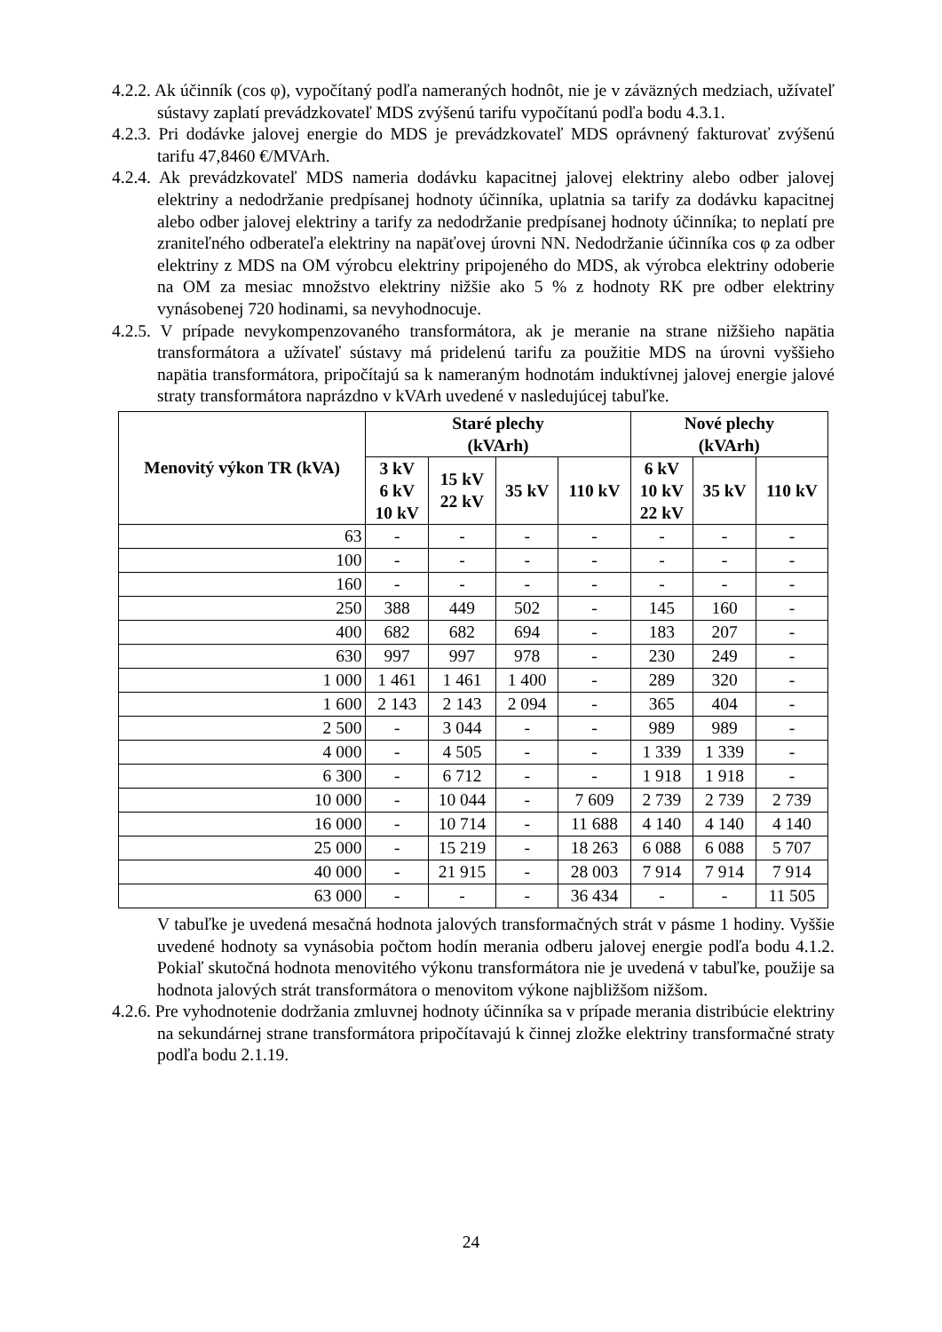4.2.2. Ak účinník (cos φ), vypočítaný podľa nameraných hodnôt, nie je v záväzných medziach, užívateľ sústavy zaplatí prevádzkovateľ MDS zvýšenú tarifu vypočítanú podľa bodu 4.3.1.
4.2.3. Pri dodávke jalovej energie do MDS je prevádzkovateľ MDS oprávnený fakturovať zvýšenú tarifu 47,8460 €/MVArh.
4.2.4. Ak prevádzkovateľ MDS nameria dodávku kapacitnej jalovej elektriny alebo odber jalovej elektriny a nedodržanie predpísanej hodnoty účinníka, uplatnia sa tarify za dodávku kapacitnej alebo odber jalovej elektriny a tarify za nedodržanie predpísanej hodnoty účinníka; to neplatí pre zraniteľného odberateľa elektriny na napäťovej úrovni NN. Nedodržanie účinníka cos φ za odber elektriny z MDS na OM výrobcu elektriny pripojeného do MDS, ak výrobca elektriny odoberie na OM za mesiac množstvo elektriny nižšie ako 5 % z hodnoty RK pre odber elektriny vynásobenej 720 hodinami, sa nevyhodnocuje.
4.2.5. V prípade nevykompenzovaného transformátora, ak je meranie na strane nižšieho napätia transformátora a užívateľ sústavy má pridelenú tarifu za použitie MDS na úrovni vyššieho napätia transformátora, pripočítajú sa k nameraným hodnotám induktívnej jalovej energie jalové straty transformátora naprázdno v kVArh uvedené v nasledujúcej tabuľke.
| Menovitý výkon TR (kVA) | Staré plechy (kVArh) | | | | Nové plechy (kVArh) | | |
| --- | --- | --- | --- | --- | --- | --- | --- |
| | 3 kV 6 kV 10 kV | 15 kV 22 kV | 35 kV | 110 kV | 6 kV 10 kV 22 kV | 35 kV | 110 kV |
| 63 | - | - | - | - | - | - | - |
| 100 | - | - | - | - | - | - | - |
| 160 | - | - | - | - | - | - | - |
| 250 | 388 | 449 | 502 | - | 145 | 160 | - |
| 400 | 682 | 682 | 694 | - | 183 | 207 | - |
| 630 | 997 | 997 | 978 | - | 230 | 249 | - |
| 1 000 | 1 461 | 1 461 | 1 400 | - | 289 | 320 | - |
| 1 600 | 2 143 | 2 143 | 2 094 | - | 365 | 404 | - |
| 2 500 | - | 3 044 | - | - | 989 | 989 | - |
| 4 000 | - | 4 505 | - | - | 1 339 | 1 339 | - |
| 6 300 | - | 6 712 | - | - | 1 918 | 1 918 | - |
| 10 000 | - | 10 044 | - | 7 609 | 2 739 | 2 739 | 2 739 |
| 16 000 | - | 10 714 | - | 11 688 | 4 140 | 4 140 | 4 140 |
| 25 000 | - | 15 219 | - | 18 263 | 6 088 | 6 088 | 5 707 |
| 40 000 | - | 21 915 | - | 28 003 | 7 914 | 7 914 | 7 914 |
| 63 000 | - | - | - | 36 434 | - | - | 11 505 |
V tabuľke je uvedená mesačná hodnota jalových transformačných strát v pásme 1 hodiny. Vyššie uvedené hodnoty sa vynásobia počtom hodín merania odberu jalovej energie podľa bodu 4.1.2. Pokiaľ skutočná hodnota menovitého výkonu transformátora nie je uvedená v tabuľke, použije sa hodnota jalových strát transformátora o menovitom výkone najbližšom nižšom.
4.2.6. Pre vyhodnotenie dodržania zmluvnej hodnoty účinníka sa v prípade merania distribúcie elektriny na sekundárnej strane transformátora pripočítavajú k činnej zložke elektriny transformačné straty podľa bodu 2.1.19.
24